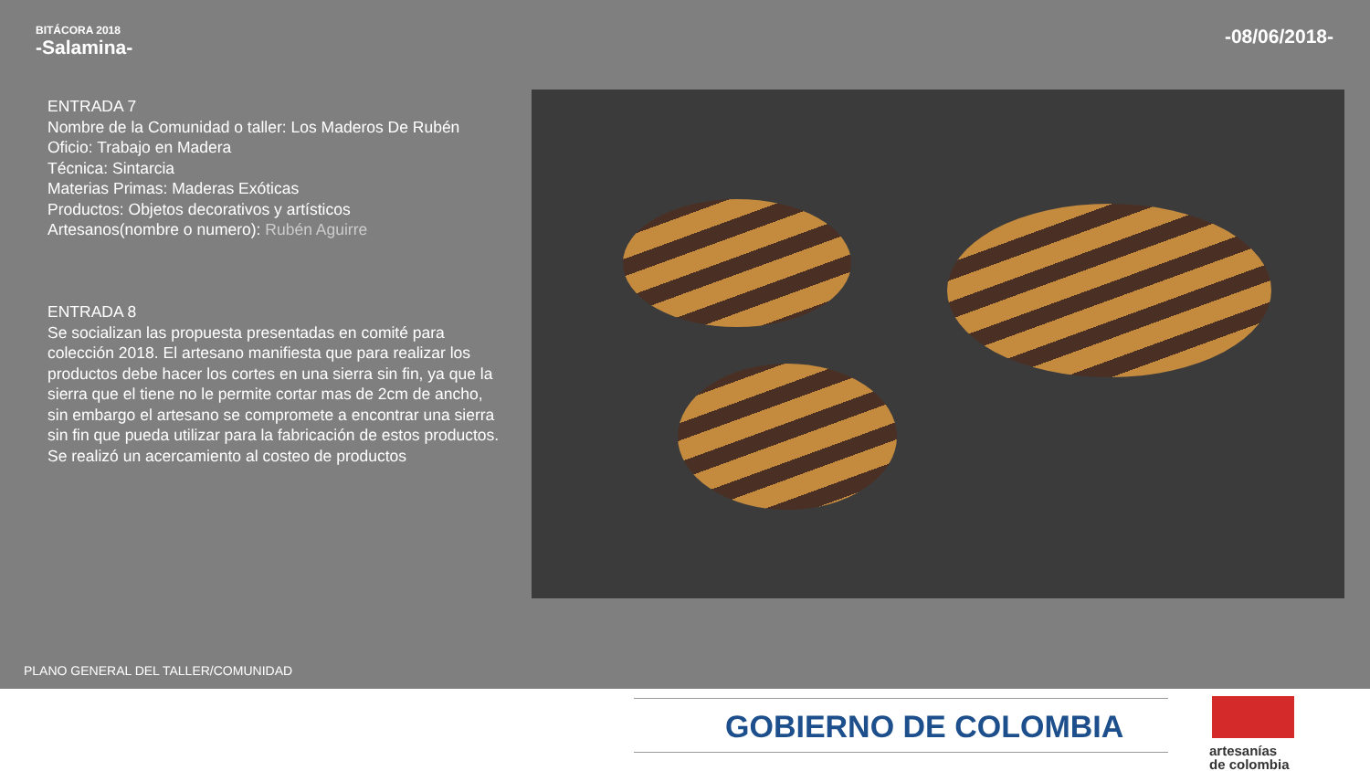BITÁCORA 2018
-Salamina-
-08/06/2018-
ENTRADA 7
Nombre de la Comunidad o taller: Los Maderos De Rubén
Oficio: Trabajo en Madera
Técnica: Sintarcia
Materias Primas: Maderas Exóticas
Productos: Objetos decorativos y artísticos
Artesanos(nombre o numero): Rubén Aguirre
ENTRADA 8
Se socializan las propuesta presentadas en comité para colección 2018. El artesano manifiesta que para realizar los productos debe hacer los cortes en una sierra sin fin, ya que la sierra que el tiene no le permite cortar mas de 2cm de ancho, sin embargo el artesano se compromete a encontrar una sierra sin fin que pueda utilizar para la fabricación de estos productos.
Se realizó un acercamiento al costeo de productos
PLANO GENERAL DEL TALLER/COMUNIDAD
GOBIERNO DE COLOMBIA
artesanías
de colombia